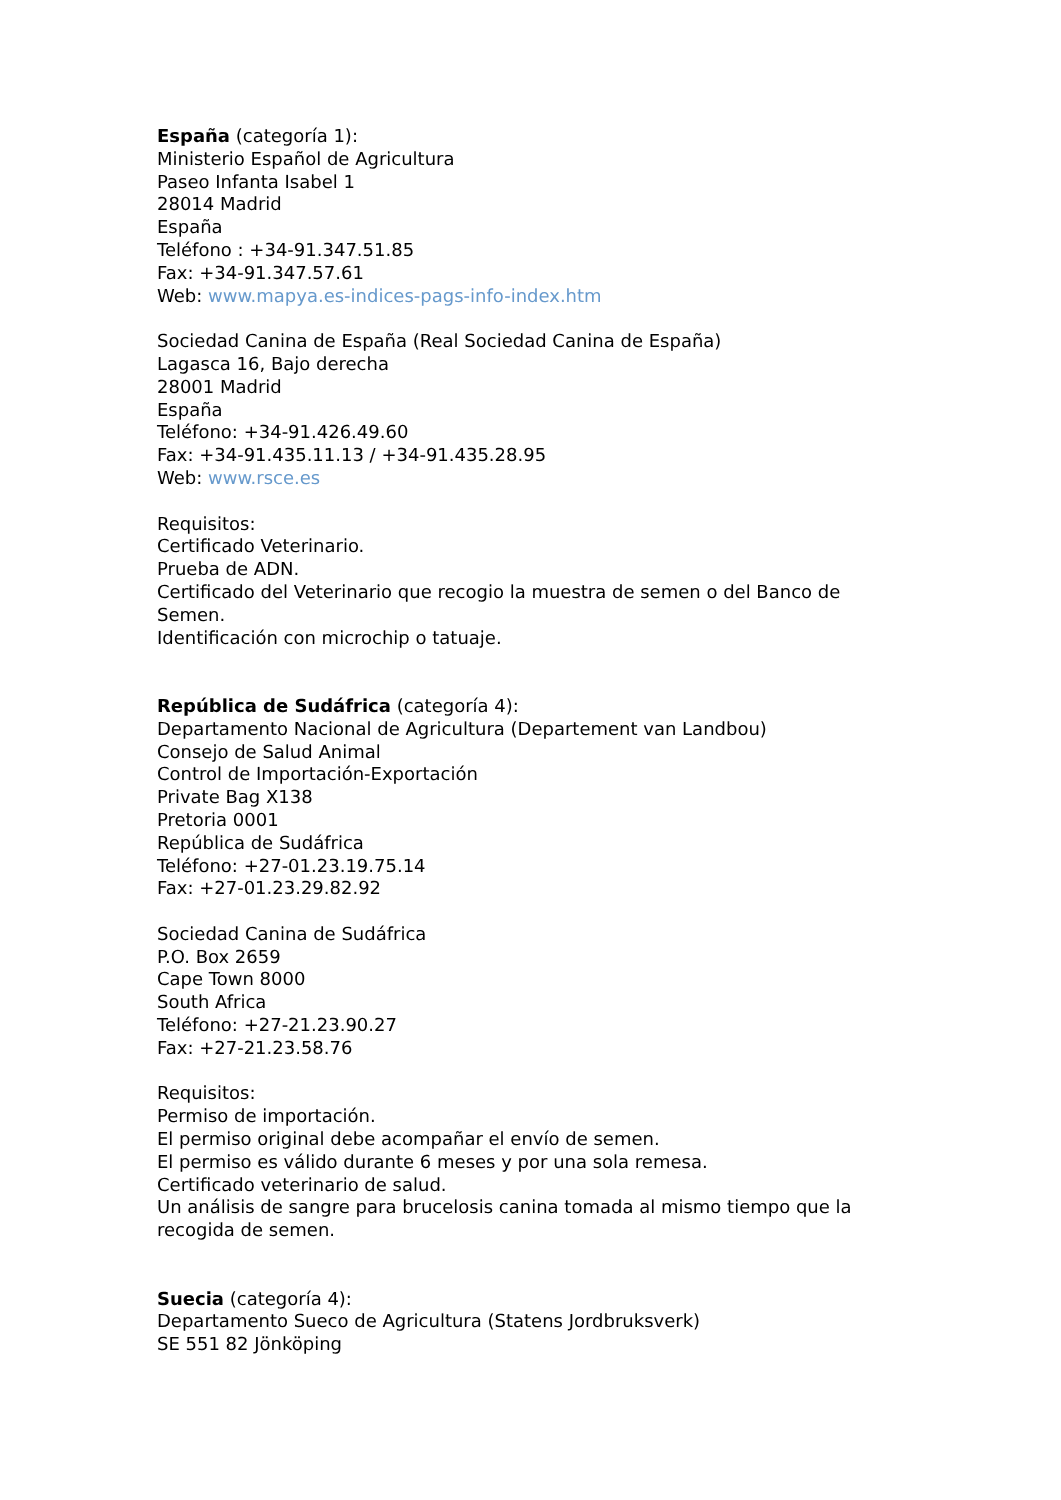España (categoría 1):
Ministerio Español de Agricultura
Paseo Infanta Isabel 1
28014 Madrid
España
Teléfono : +34-91.347.51.85
Fax: +34-91.347.57.61
Web: www.mapya.es-indices-pags-info-index.htm
Sociedad Canina de España (Real Sociedad Canina de España)
Lagasca 16, Bajo derecha
28001 Madrid
España
Teléfono: +34-91.426.49.60
Fax: +34-91.435.11.13 / +34-91.435.28.95
Web: www.rsce.es
Requisitos:
Certificado Veterinario.
Prueba de ADN.
Certificado del Veterinario que recogio la muestra de semen o del Banco de Semen.
Identificación con microchip o tatuaje.
República de Sudáfrica (categoría 4):
Departamento Nacional de Agricultura (Departement van Landbou)
Consejo de Salud Animal
Control de Importación-Exportación
Private Bag X138
Pretoria 0001
República de Sudáfrica
Teléfono: +27-01.23.19.75.14
Fax: +27-01.23.29.82.92
Sociedad Canina de Sudáfrica
P.O. Box 2659
Cape Town 8000
South Africa
Teléfono: +27-21.23.90.27
Fax: +27-21.23.58.76
Requisitos:
Permiso de importación.
El permiso original debe acompañar el envío de semen.
El permiso es válido durante 6 meses y por una sola remesa.
Certificado veterinario de salud.
Un análisis de sangre para brucelosis canina tomada al mismo tiempo que la recogida de semen.
Suecia (categoría 4):
Departamento Sueco de Agricultura (Statens Jordbruksverk)
SE 551 82 Jönköping